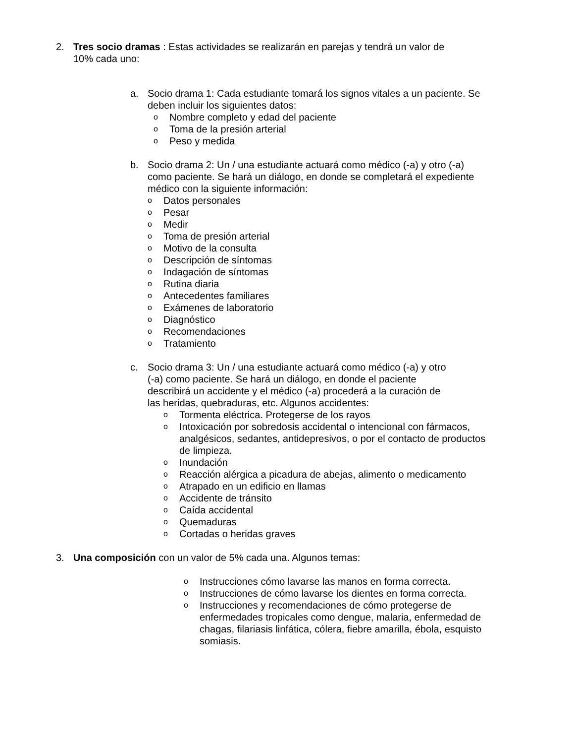2. Tres socio dramas : Estas actividades se realizarán en parejas y tendrá un valor de 10% cada uno:
a. Socio drama 1: Cada estudiante tomará los signos vitales a un paciente. Se deben incluir los siguientes datos:
o Nombre completo y edad del paciente
o Toma de la presión arterial
o Peso y medida
b. Socio drama 2: Un / una estudiante actuará como médico (-a) y otro (-a) como paciente. Se hará un diálogo, en donde se completará el expediente médico con la siguiente información:
o Datos personales
o Pesar
o Medir
o Toma de presión arterial
o Motivo de la consulta
o Descripción de síntomas
o Indagación de síntomas
o Rutina diaria
o Antecedentes familiares
o Exámenes de laboratorio
o Diagnóstico
o Recomendaciones
o Tratamiento
c. Socio drama 3: Un / una estudiante actuará como médico (-a) y otro (-a) como paciente. Se hará un diálogo, en donde el paciente describirá un accidente y el médico (-a) procederá a la curación de las heridas, quebraduras, etc. Algunos accidentes:
o Tormenta eléctrica. Protegerse de los rayos
o Intoxicación por sobredosis accidental o intencional con fármacos, analgésicos, sedantes, antidepresivos, o por el contacto de productos de limpieza.
o Inundación
o Reacción alérgica a picadura de abejas, alimento o medicamento
o Atrapado en un edificio en llamas
o Accidente de tránsito
o Caída accidental
o Quemaduras
o Cortadas o heridas graves
3. Una composición con un valor de 5% cada una. Algunos temas:
o Instrucciones cómo lavarse las manos en forma correcta.
o Instrucciones de cómo lavarse los dientes en forma correcta.
o Instrucciones y recomendaciones de cómo protegerse de enfermedades tropicales como dengue, malaria, enfermedad de chagas, filariasis linfática, cólera, fiebre amarilla, ébola, esquisto somiasis.